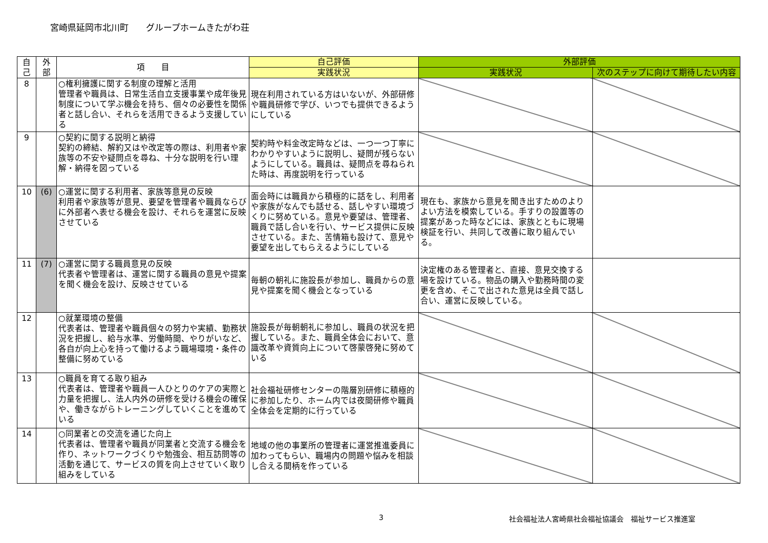宮崎県延岡市北川町　　グループホームきたがわ荘
| 自 己 | 外 部 | 項 目 | 自己評価 | 外部評価 | |
| --- | --- | --- | --- | --- | --- |
| | | | 実践状況 | 実践状況 | 次のステップに向けて期待したい内容 |
| 8 | | ○権利擁護に関する制度の理解と活用 管理者や職員は、日常生活自立支援事業や成年後見制度について学ぶ機会を持ち、個々の必要性を関係者と話し合い、それらを活用できるよう支援している | 現在利用されている方はいないが、外部研修や職員研修で学び、いつでも提供できるようにしている | | |
| 9 | | ○契約に関する説明と納得 契約の締結、解約又はや改定等の際は、利用者や家族等の不安や疑問点を尋ね、十分な説明を行い理解・納得を図っている | 契約時や料金改定時などは、一つ一つ丁寧にわかりやすいように説明し、疑問が残らないようにしている。職員は、疑問点を尋ねられた時は、再度説明を行っている | | |
| 10 | (6) | ○運営に関する利用者、家族等意見の反映 利用者や家族等が意見、要望を管理者や職員ならびに外部者へ表せる機会を設け、それらを運営に反映させている | 面会時には職員から積極的に話をし、利用者や家族がなんでも話せる、話しやすい環境づくりに努めている。意見や要望は、管理者、職員で話し合いを行い、サービス提供に反映させている。また、苦情箱も設けて、意見や要望を出してもらえるようにしている | 現在も、家族から意見を聞き出すためのよりよい方法を模索している。手すりの設置等の提案があった時などには、家族とともに現場検証を行い、共同して改善に取り組んでいる。 | |
| 11 | (7) | ○運営に関する職員意見の反映 代表者や管理者は、運営に関する職員の意見や提案を聞く機会を設け、反映させている | 毎朝の朝礼に施設長が参加し、職員からの意見や提案を聞く機会となっている | 決定権のある管理者と、直接、意見交換する場を設けている。物品の購入や勤務時間の変更を含め、そこで出された意見は全員で話し合い、運営に反映している。 | |
| 12 | | ○就業環境の整備 代表者は、管理者や職員個々の努力や実績、勤務状況を把握し、給与水準、労働時間、やりがいなど、各自が向上心を持って働けるよう職場環境・条件の整備に努めている | 施設長が毎朝朝礼に参加し、職員の状況を把握している。また、職員全体会において、意識改革や資質向上について啓蒙啓発に努めている | | |
| 13 | | ○職員を育てる取り組み 代表者は、管理者や職員一人ひとりのケアの実際と力量を把握し、法人内外の研修を受ける機会の確保や、働きながらトレーニングしていくことを進めている | 社会福祉研修センターの階層別研修に積極的に参加したり、ホーム内では夜間研修や職員全体会を定期的に行っている | | |
| 14 | | ○同業者との交流を通じた向上 代表者は、管理者や職員が同業者と交流する機会を作り、ネットワークづくりや勉強会、相互訪問等の活動を通じて、サービスの質を向上させていく取り組みをしている | 地域の他の事業所の管理者に運営推進委員に加わってもらい、職場内の問題や悩みを相談し合える間柄を作っている | | |
3 社会福祉法人宮崎県社会福祉協議会　福祉サービス推進室